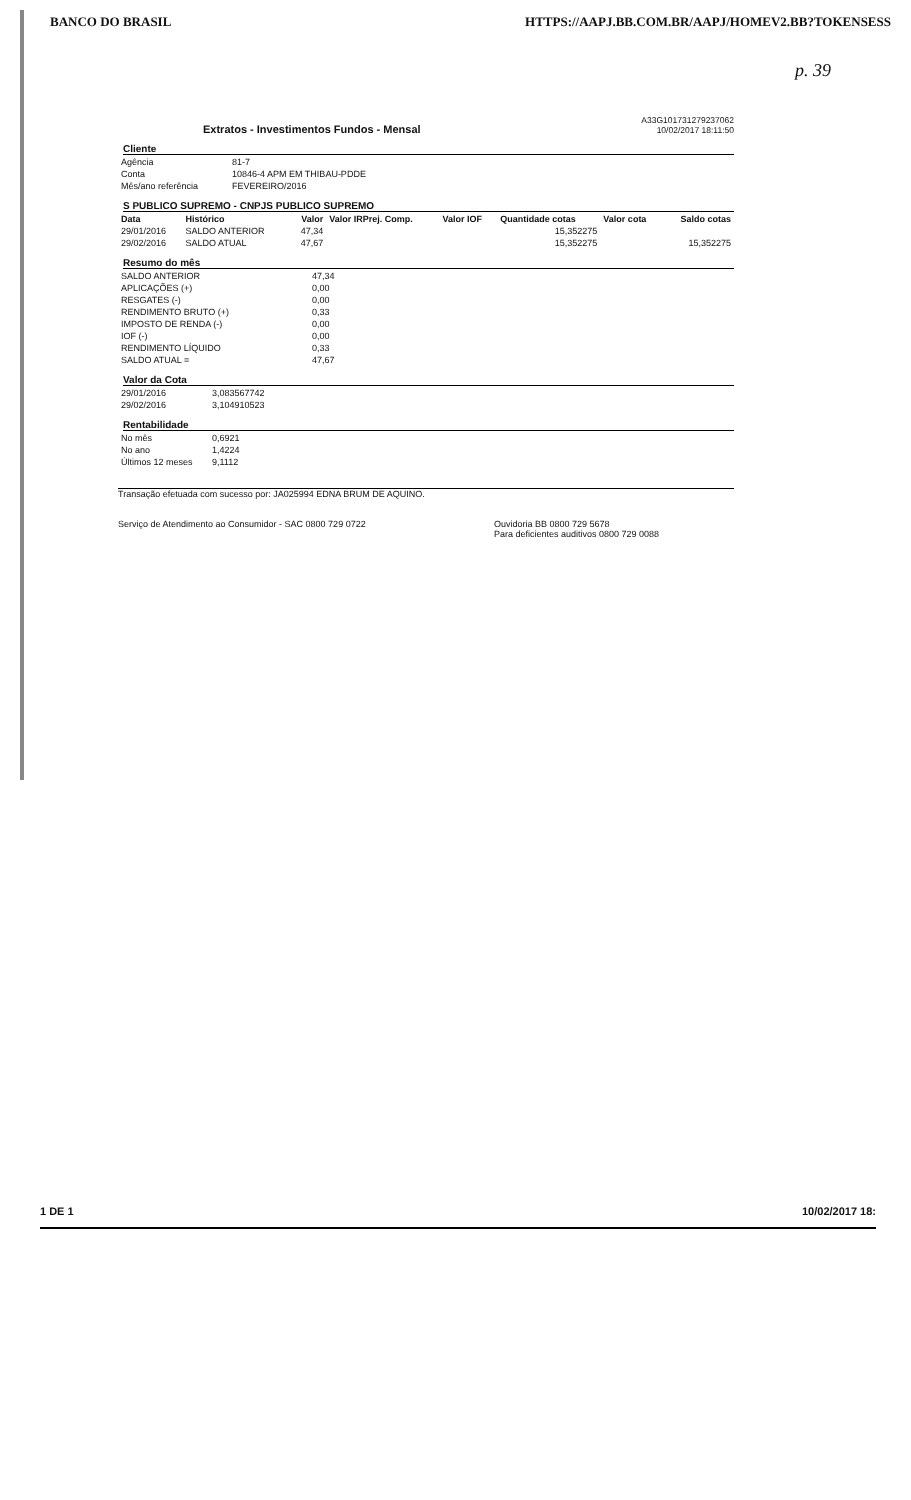BANCO DO BRASIL HTTPS://AAPJ.BB.COM.BR/AAPJ/HOMEV2.BB?TOKENSESS
p. 39
Extratos - Investimentos Fundos - Mensal
A33G101731279237062
10/02/2017 18:11:50
Cliente
| Agência | 81-7 |
| Conta | 10846-4 APM EM THIBAU-PDDE |
| Mês/ano referência | FEVEREIRO/2016 |
S PUBLICO SUPREMO - CNPJS PUBLICO SUPREMO
| Data | Histórico | Valor | Valor IRPrej. Comp. | Valor IOF | Quantidade cotas | Valor cota | Saldo cotas |
| --- | --- | --- | --- | --- | --- | --- | --- |
| 29/01/2016 | SALDO ANTERIOR | 47,34 | | | 15,352275 | | |
| 29/02/2016 | SALDO ATUAL | 47,67 | | | 15,352275 | | 15,352275 |
Resumo do mês
| SALDO ANTERIOR | 47,34 |
| APLICAÇÕES (+) | 0,00 |
| RESGATES (-) | 0,00 |
| RENDIMENTO BRUTO (+) | 0,33 |
| IMPOSTO DE RENDA (-) | 0,00 |
| IOF (-) | 0,00 |
| RENDIMENTO LÍQUIDO | 0,33 |
| SALDO ATUAL = | 47,67 |
Valor da Cota
| 29/01/2016 | 3,083567742 |
| 29/02/2016 | 3,104910523 |
Rentabilidade
| No mês | 0,6921 |
| No ano | 1,4224 |
| Últimos 12 meses | 9,1112 |
Transação efetuada com sucesso por: JA025994 EDNA BRUM DE AQUINO.
Serviço de Atendimento ao Consumidor - SAC 0800 729 0722 Ouvidoria BB 0800 729 5678
Para deficientes auditivos 0800 729 0088
1 DE 1 10/02/2017 18: